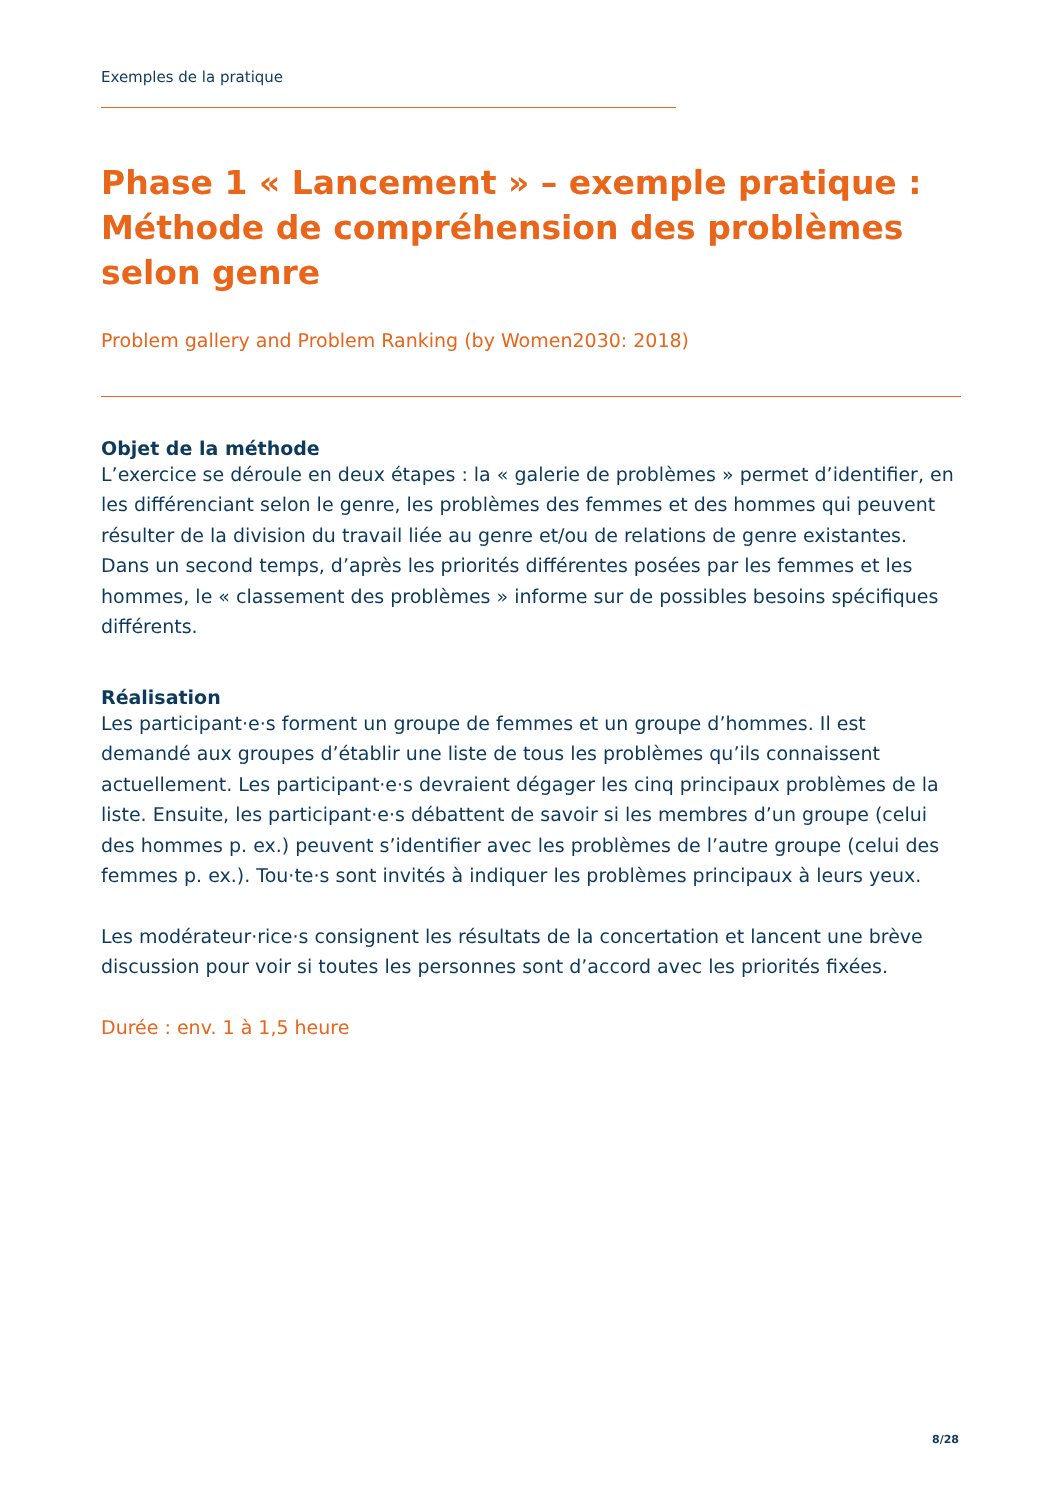Exemples de la pratique
Phase 1 « Lancement » – exemple pratique : Méthode de compréhension des problèmes selon genre
Problem gallery and Problem Ranking (by Women2030: 2018)
Objet de la méthode
L’exercice se déroule en deux étapes : la « galerie de problèmes » permet d’identifier, en les différenciant selon le genre, les problèmes des femmes et des hommes qui peuvent résulter de la division du travail liée au genre et/ou de relations de genre existantes. Dans un second temps, d’après les priorités différentes posées par les femmes et les hommes, le « classement des problèmes » informe sur de possibles besoins spécifiques différents.
Réalisation
Les participant·e·s forment un groupe de femmes et un groupe d’hommes. Il est demandé aux groupes d’établir une liste de tous les problèmes qu’ils connaissent actuellement. Les participant·e·s devraient dégager les cinq principaux problèmes de la liste. Ensuite, les participant·e·s débattent de savoir si les membres d’un groupe (celui des hommes p. ex.) peuvent s’identifier avec les problèmes de l’autre groupe (celui des femmes p. ex.). Tou·te·s sont invités à indiquer les problèmes principaux à leurs yeux.
Les modérateur·rice·s consignent les résultats de la concertation et lancent une brève discussion pour voir si toutes les personnes sont d’accord avec les priorités fixées.
Durée : env. 1 à 1,5 heure
8/28